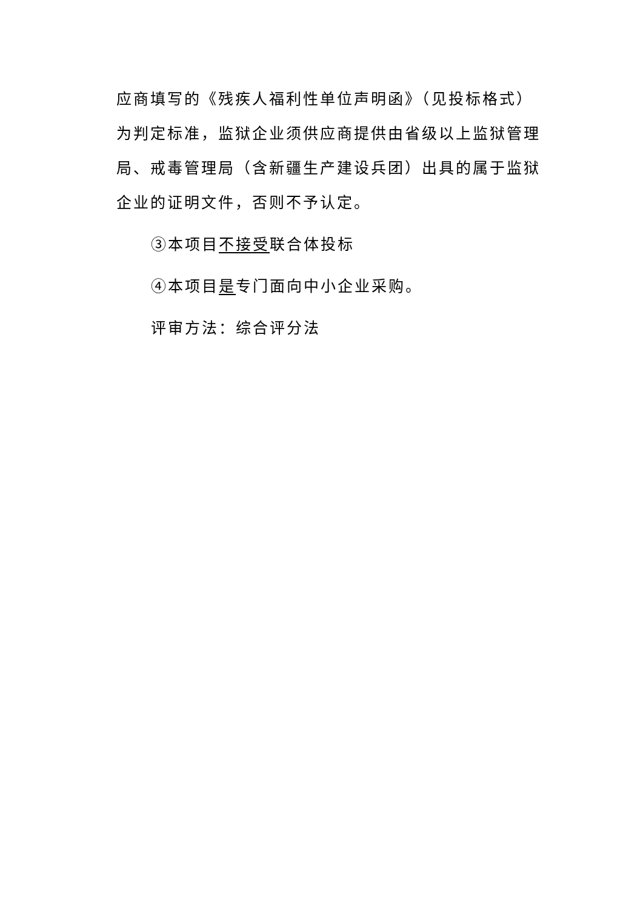应商填写的《残疾人福利性单位声明函》（见投标格式）为判定标准，监狱企业须供应商提供由省级以上监狱管理局、戒毒管理局（含新疆生产建设兵团）出具的属于监狱企业的证明文件，否则不予认定。
③本项目不接受联合体投标
④本项目是专门面向中小企业采购。
评审方法：综合评分法